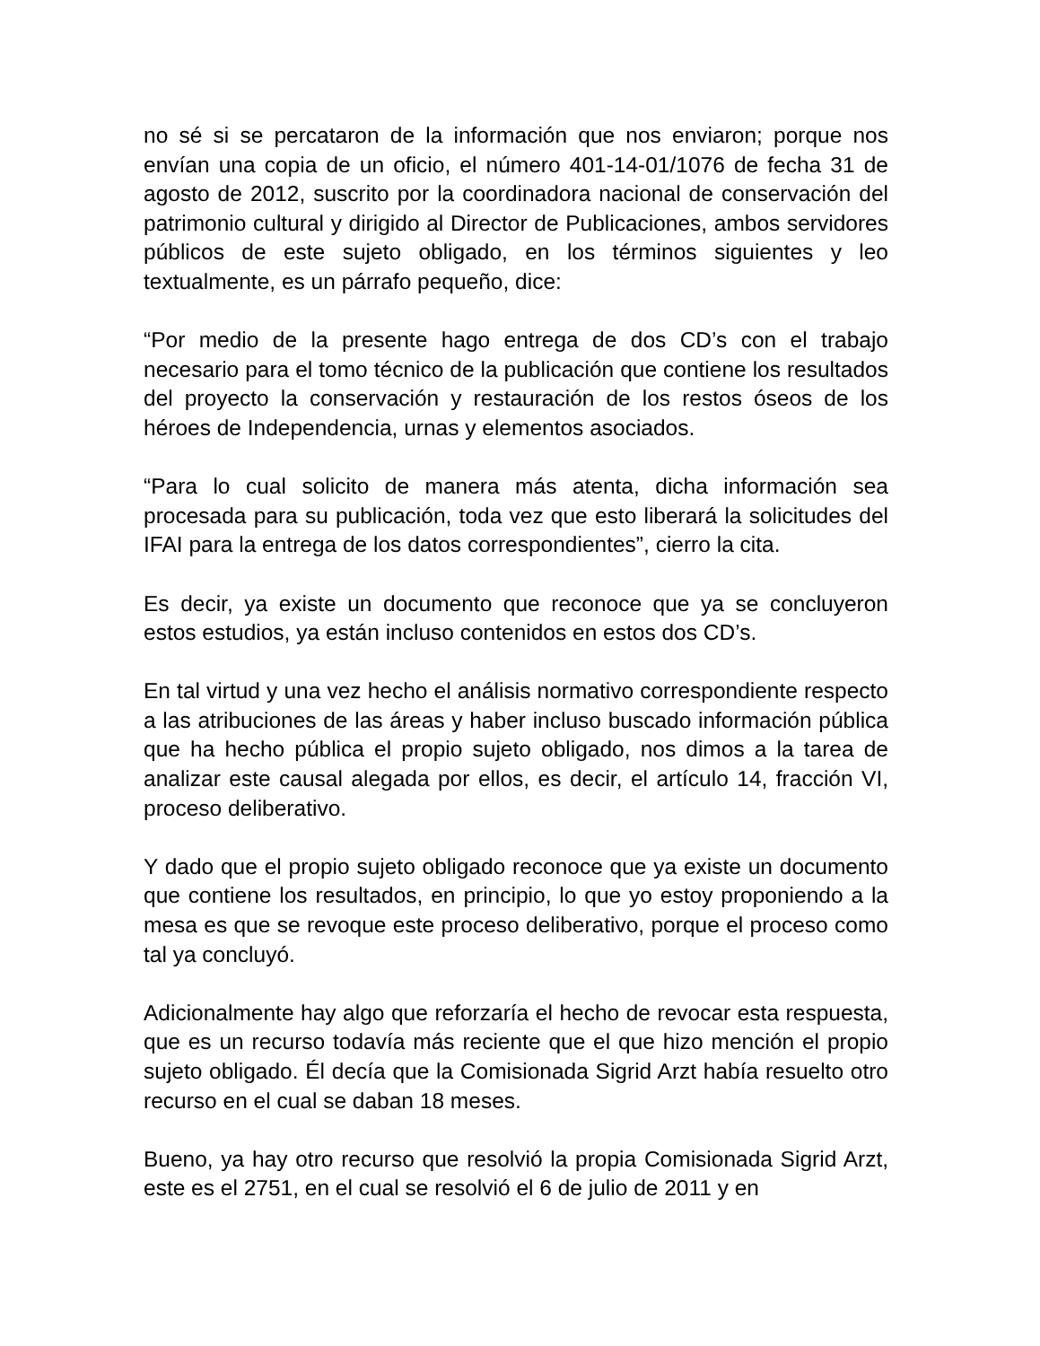no sé si se percataron de la información que nos enviaron; porque nos envían una copia de un oficio, el número 401-14-01/1076 de fecha 31 de agosto de 2012, suscrito por la coordinadora nacional de conservación del patrimonio cultural y dirigido al Director de Publicaciones, ambos servidores públicos de este sujeto obligado, en los términos siguientes y leo textualmente, es un párrafo pequeño, dice:
“Por medio de la presente hago entrega de dos CD’s con el trabajo necesario para el tomo técnico de la publicación que contiene los resultados del proyecto la conservación y restauración de los restos óseos de los héroes de Independencia, urnas y elementos asociados.
“Para lo cual solicito de manera más atenta, dicha información sea procesada para su publicación, toda vez que esto liberará la solicitudes del IFAI para la entrega de los datos correspondientes”, cierro la cita.
Es decir, ya existe un documento que reconoce que ya se concluyeron estos estudios, ya están incluso contenidos en estos dos CD’s.
En tal virtud y una vez hecho el análisis normativo correspondiente respecto a las atribuciones de las áreas y haber incluso buscado información pública que ha hecho pública el propio sujeto obligado, nos dimos a la tarea de analizar este causal alegada por ellos, es decir, el artículo 14, fracción VI, proceso deliberativo.
Y dado que el propio sujeto obligado reconoce que ya existe un documento que contiene los resultados, en principio, lo que yo estoy proponiendo a la mesa es que se revoque este proceso deliberativo, porque el proceso como tal ya concluyó.
Adicionalmente hay algo que reforzaría el hecho de revocar esta respuesta, que es un recurso todavía más reciente que el que hizo mención el propio sujeto obligado. Él decía que la Comisionada Sigrid Arzt había resuelto otro recurso en el cual se daban 18 meses.
Bueno, ya hay otro recurso que resolvió la propia Comisionada Sigrid Arzt, este es el 2751, en el cual se resolvió el 6 de julio de 2011 y en